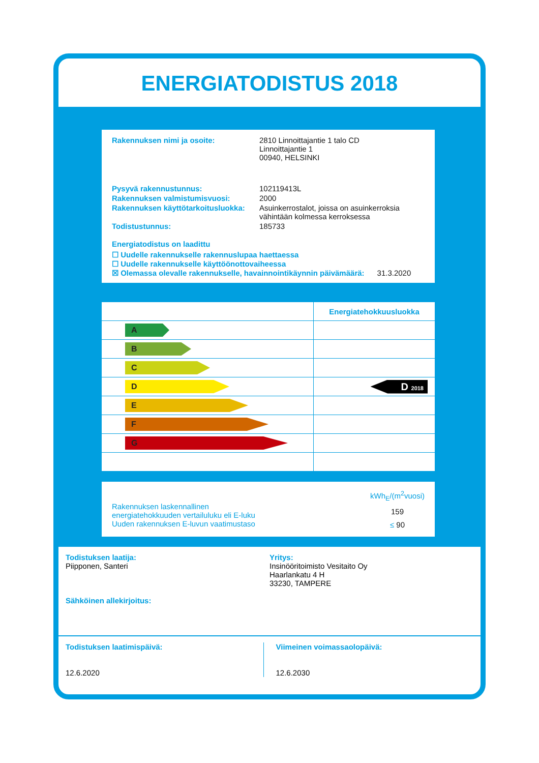ENERGIATODISTUS 2018
Rakennuksen nimi ja osoite: 2810 Linnoittajantie 1 talo CD
Linnoittajantie 1
00940, HELSINKI
Pysyvä rakennustunnus: 102119413L
Rakennuksen valmistumisvuosi: 2000
Rakennuksen käyttötarkoitusluokka: Asuinkerrostalot, joissa on asuinkerroksia
vähintään kolmessa kerroksessa
Todistustunnus: 185733
Energiatodistus on laadittu
☐ Uudelle rakennukselle rakennuslupaa haettaessa
☐ Uudelle rakennukselle käyttöönottovaiheessa
☒ Olemassa olevalle rakennukselle, havainnointikäynnin päivämäärä: 31.3.2020
| | Energiatehokkuusluokka |
| --- | --- |
| A | |
| B | |
| C | |
| D | D 2018 |
| E | |
| F | |
| G | |
Rakennuksen laskennallinen
energiatehokkuuden vertailuluku eli E-luku
Uuden rakennuksen E-luvun vaatimustaso
kWh<sub>E</sub>/(m<sup>2</sup>vuosi)
159
≤ 90
Todistuksen laatija:
Piipponen, Santeri
Sähköinen allekirjoitus:
Yritys:
Insinööritoimisto Vesitaito Oy
Haarlankatu 4 H
33230, TAMPERE
Todistuksen laatimispäivä:
12.6.2020
Viimeinen voimassaolopäivä:
12.6.2030